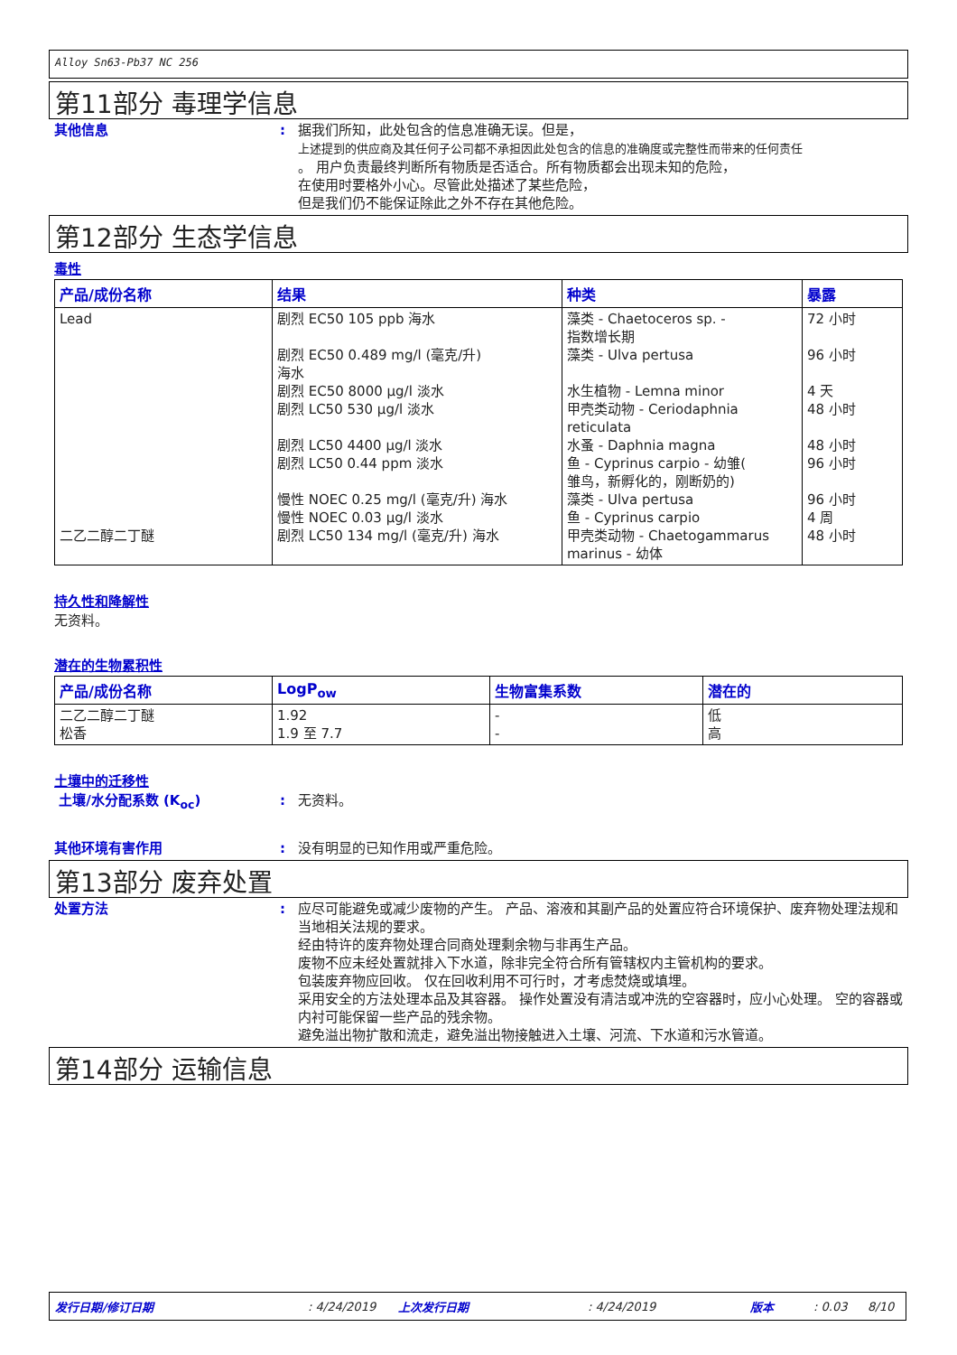Alloy Sn63-Pb37 NC 256
第11部分 毒理学信息
其他信息 : 据我们所知，此处包含的信息准确无误。但是，
上述提到的供应商及其任何子公司都不承担因此处包含的信息的准确度或完整性而带来的任何责任
。 用户负责最终判断所有物质是否适合。所有物质都会出现未知的危险，
在使用时要格外小心。尽管此处描述了某些危险，
但是我们仍不能保证除此之外不存在其他危险。
第12部分 生态学信息
毒性
| 产品/成份名称 | 结果 | 种类 | 暴露 |
| --- | --- | --- | --- |
| Lead 二乙二醇二丁醚 | 剧烈 EC50 105 ppb 海水 剧烈 EC50 0.489 mg/l (毫克/升) 海水 剧烈 EC50 8000 µg/l 淡水 剧烈 LC50 530 µg/l 淡水 剧烈 LC50 4400 µg/l 淡水 剧烈 LC50 0.44 ppm 淡水 慢性 NOEC 0.25 mg/l (毫克/升) 海水 慢性 NOEC 0.03 µg/l 淡水 剧烈 LC50 134 mg/l (毫克/升) 海水 | 藻类 - Chaetoceros sp. - 指数增长期 藻类 - Ulva pertusa 水生植物 - Lemna minor 甲壳类动物 - Ceriodaphnia reticulata 水蚤 - Daphnia magna 鱼 - Cyprinus carpio - 幼雏( 雏鸟，新孵化的，刚断奶的) 藻类 - Ulva pertusa 鱼 - Cyprinus carpio 甲壳类动物 - Chaetogammarus marinus - 幼体 | 72 小时 96 小时 4 天 48 小时 48 小时 96 小时 96 小时 4 周 48 小时 |
持久性和降解性
无资料。
潜在的生物累积性
| 产品/成份名称 | LogP<sub>ow</sub> | 生物富集系数 | 潜在的 |
| --- | --- | --- | --- |
| 二乙二醇二丁醚 松香 | 1.92 1.9 至 7.7 | - - | 低 高 |
土壤中的迁移性
土壤/水分配系数 (K<sub>oc</sub>) : 无资料。
其他环境有害作用 : 没有明显的已知作用或严重危险。
第13部分 废弃处置
处置方法 : 应尽可能避免或减少废物的产生。 产品、溶液和其副产品的处置应符合环境保护、废弃物处理法规和当地相关法规的要求。
经由特许的废弃物处理合同商处理剩余物与非再生产品。
废物不应未经处置就排入下水道，除非完全符合所有管辖权内主管机构的要求。
包装废弃物应回收。 仅在回收利用不可行时，才考虑焚烧或填埋。
采用安全的方法处理本品及其容器。 操作处置没有清洁或冲洗的空容器时，应小心处理。 空的容器或内衬可能保留一些产品的残余物。
避免溢出物扩散和流走，避免溢出物接触进入土壤、河流、下水道和污水管道。
第14部分 运输信息
发行日期/修订日期: 4/24/2019 上次发行日期: 4/24/2019 版本: 0.03 8/10